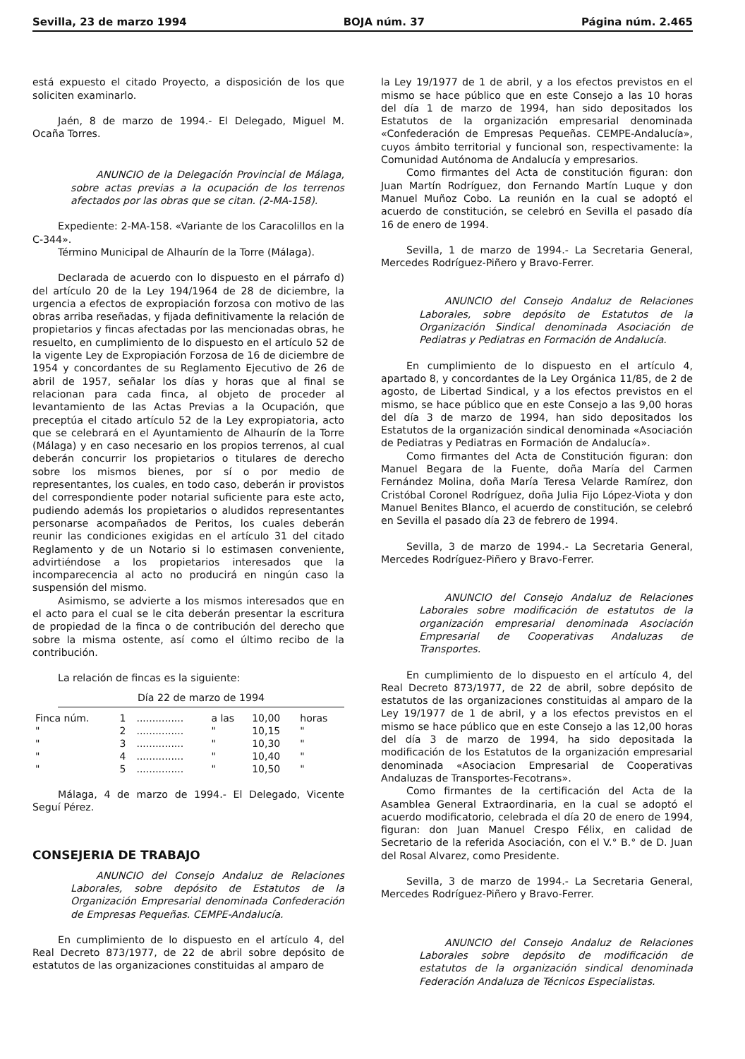Sevilla, 23 de marzo 1994 BOJA núm. 37 Página núm. 2.465
está expuesto el citado Proyecto, a disposición de los que soliciten examinarlo.
Jaén, 8 de marzo de 1994.- El Delegado, Miguel M. Ocaña Torres.
ANUNCIO de la Delegación Provincial de Málaga, sobre actas previas a la ocupación de los terrenos afectados por las obras que se citan. (2-MA-158).
Expediente: 2-MA-158. «Variante de los Caracolillos en la C-344».
Término Municipal de Alhaurín de la Torre (Málaga).
Declarada de acuerdo con lo dispuesto en el párrafo d) del artículo 20 de la Ley 194/1964 de 28 de diciembre, la urgencia a efectos de expropiación forzosa con motivo de las obras arriba reseñadas, y fijada definitivamente la relación de propietarios y fincas afectadas por las mencionadas obras, he resuelto, en cumplimiento de lo dispuesto en el artículo 52 de la vigente Ley de Expropiación Forzosa de 16 de diciembre de 1954 y concordantes de su Reglamento Ejecutivo de 26 de abril de 1957, señalar los días y horas que al final se relacionan para cada finca, al objeto de proceder al levantamiento de las Actas Previas a la Ocupación, que preceptúa el citado artículo 52 de la Ley expropiatoria, acto que se celebrará en el Ayuntamiento de Alhaurín de la Torre (Málaga) y en caso necesario en los propios terrenos, al cual deberán concurrir los propietarios o titulares de derecho sobre los mismos bienes, por sí o por medio de representantes, los cuales, en todo caso, deberán ir provistos del correspondiente poder notarial suficiente para este acto, pudiendo además los propietarios o aludidos representantes personarse acompañados de Peritos, los cuales deberán reunir las condiciones exigidas en el artículo 31 del citado Reglamento y de un Notario si lo estimasen conveniente, advirtiéndose a los propietarios interesados que la incomparecencia al acto no producirá en ningún caso la suspensión del mismo.
Asimismo, se advierte a los mismos interesados que en el acto para el cual se le cita deberán presentar la escritura de propiedad de la finca o de contribución del derecho que sobre la misma ostente, así como el último recibo de la contribución.
La relación de fincas es la siguiente:
Día 22 de marzo de 1994
| Finca núm. | 1 | ............... | a las | 10,00 | horas |
| " | 2 | ............... | " | 10,15 | " |
| " | 3 | ............... | " | 10,30 | " |
| " | 4 | ............... | " | 10,40 | " |
| " | 5 | ............... | " | 10,50 | " |
Málaga, 4 de marzo de 1994.- El Delegado, Vicente Seguí Pérez.
CONSEJERIA DE TRABAJO
ANUNCIO del Consejo Andaluz de Relaciones Laborales, sobre depósito de Estatutos de la Organización Empresarial denominada Confederación de Empresas Pequeñas. CEMPE-Andalucía.
En cumplimiento de lo dispuesto en el artículo 4, del Real Decreto 873/1977, de 22 de abril sobre depósito de estatutos de las organizaciones constituidas al amparo de
la Ley 19/1977 de 1 de abril, y a los efectos previstos en el mismo se hace público que en este Consejo a las 10 horas del día 1 de marzo de 1994, han sido depositados los Estatutos de la organización empresarial denominada «Confederación de Empresas Pequeñas. CEMPE-Andalucía», cuyos ámbito territorial y funcional son, respectivamente: la Comunidad Autónoma de Andalucía y empresarios.
Como firmantes del Acta de constitución figuran: don Juan Martín Rodríguez, don Fernando Martín Luque y don Manuel Muñoz Cobo. La reunión en la cual se adoptó el acuerdo de constitución, se celebró en Sevilla el pasado día 16 de enero de 1994.
Sevilla, 1 de marzo de 1994.- La Secretaria General, Mercedes Rodríguez-Piñero y Bravo-Ferrer.
ANUNCIO del Consejo Andaluz de Relaciones Laborales, sobre depósito de Estatutos de la Organización Sindical denominada Asociación de Pediatras y Pediatras en Formación de Andalucía.
En cumplimiento de lo dispuesto en el artículo 4, apartado 8, y concordantes de la Ley Orgánica 11/85, de 2 de agosto, de Libertad Sindical, y a los efectos previstos en el mismo, se hace público que en este Consejo a las 9,00 horas del día 3 de marzo de 1994, han sido depositados los Estatutos de la organización sindical denominada «Asociación de Pediatras y Pediatras en Formación de Andalucía».
Como firmantes del Acta de Constitución figuran: don Manuel Begara de la Fuente, doña María del Carmen Fernández Molina, doña María Teresa Velarde Ramírez, don Cristóbal Coronel Rodríguez, doña Julia Fijo López-Viota y don Manuel Benites Blanco, el acuerdo de constitución, se celebró en Sevilla el pasado día 23 de febrero de 1994.
Sevilla, 3 de marzo de 1994.- La Secretaria General, Mercedes Rodríguez-Piñero y Bravo-Ferrer.
ANUNCIO del Consejo Andaluz de Relaciones Laborales sobre modificación de estatutos de la organización empresarial denominada Asociación Empresarial de Cooperativas Andaluzas de Transportes.
En cumplimiento de lo dispuesto en el artículo 4, del Real Decreto 873/1977, de 22 de abril, sobre depósito de estatutos de las organizaciones constituidas al amparo de la Ley 19/1977 de 1 de abril, y a los efectos previstos en el mismo se hace público que en este Consejo a las 12,00 horas del día 3 de marzo de 1994, ha sido depositada la modificación de los Estatutos de la organización empresarial denominada «Asociacion Empresarial de Cooperativas Andaluzas de Transportes-Fecotrans».
Como firmantes de la certificación del Acta de la Asamblea General Extraordinaria, en la cual se adoptó el acuerdo modificatorio, celebrada el día 20 de enero de 1994, figuran: don Juan Manuel Crespo Félix, en calidad de Secretario de la referida Asociación, con el V.° B.° de D. Juan del Rosal Alvarez, como Presidente.
Sevilla, 3 de marzo de 1994.- La Secretaria General, Mercedes Rodríguez-Piñero y Bravo-Ferrer.
ANUNCIO del Consejo Andaluz de Relaciones Laborales sobre depósito de modificación de estatutos de la organización sindical denominada Federación Andaluza de Técnicos Especialistas.